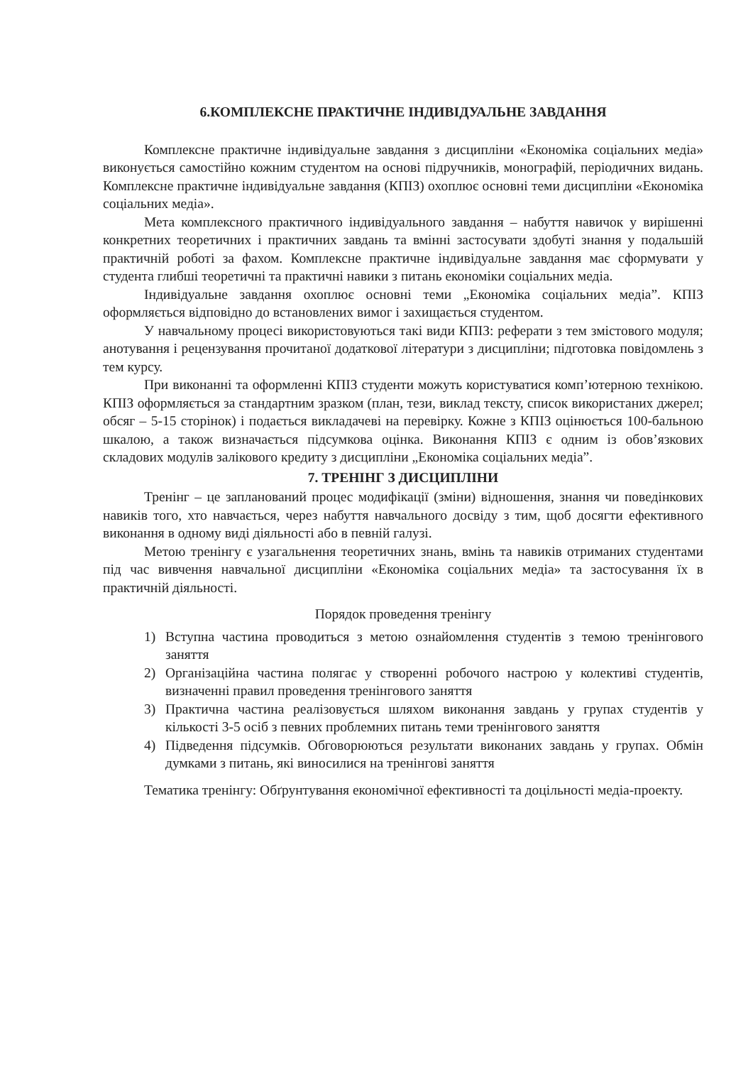6.КОМПЛЕКСНЕ ПРАКТИЧНЕ ІНДИВІДУАЛЬНЕ ЗАВДАННЯ
Комплексне практичне індивідуальне завдання з дисципліни «Економіка соціальних медіа» виконується самостійно кожним студентом на основі підручників, монографій, періодичних видань. Комплексне практичне індивідуальне завдання (КПІЗ) охоплює основні теми дисципліни «Економіка соціальних медіа».
Мета комплексного практичного індивідуального завдання – набуття навичок у вирішенні конкретних теоретичних і практичних завдань та вмінні застосувати здобуті знання у подальшій практичній роботі за фахом. Комплексне практичне індивідуальне завдання має сформувати у студента глибші теоретичні та практичні навики з питань економіки соціальних медіа.
Індивідуальне завдання охоплює основні теми „Економіка соціальних медіа”. КПІЗ оформляється відповідно до встановлених вимог і захищається студентом.
У навчальному процесі використовуються такі види КПІЗ: реферати з тем змістового модуля; анотування і рецензування прочитаної додаткової літератури з дисципліни; підготовка повідомлень з тем курсу.
При виконанні та оформленні КПІЗ студенти можуть користуватися комп’ютерною технікою. КПІЗ оформляється за стандартним зразком (план, тези, виклад тексту, список використаних джерел; обсяг – 5-15 сторінок) і подається викладачеві на перевірку. Кожне з КПІЗ оцінюється 100-бальною шкалою, а також визначається підсумкова оцінка. Виконання КПІЗ є одним із обов’язкових складових модулів залікового кредиту з дисципліни „Економіка соціальних медіа”.
7. ТРЕНІНГ З ДИСЦИПЛІНИ
Тренінг – це запланований процес модифікації (зміни) відношення, знання чи поведінкових навиків того, хто навчається, через набуття навчального досвіду з тим, щоб досягти ефективного виконання в одному виді діяльності або в певній галузі.
Метою тренінгу є узагальнення теоретичних знань, вмінь та навиків отриманих студентами під час вивчення навчальної дисципліни «Економіка соціальних медіа» та застосування їх в практичній діяльності.
Порядок проведення тренінгу
1) Вступна частина проводиться з метою ознайомлення студентів з темою тренінгового заняття
2) Організаційна частина полягає у створенні робочого настрою у колективі студентів, визначенні правил проведення тренінгового заняття
3) Практична частина реалізовується шляхом виконання завдань у групах студентів у кількості 3-5 осіб з певних проблемних питань теми тренінгового заняття
4) Підведення підсумків. Обговорюються результати виконаних завдань у групах. Обмін думками з питань, які виносилися на тренінгові заняття
Тематика тренінгу: Обґрунтування економічної ефективності та доцільності медіа-проекту.